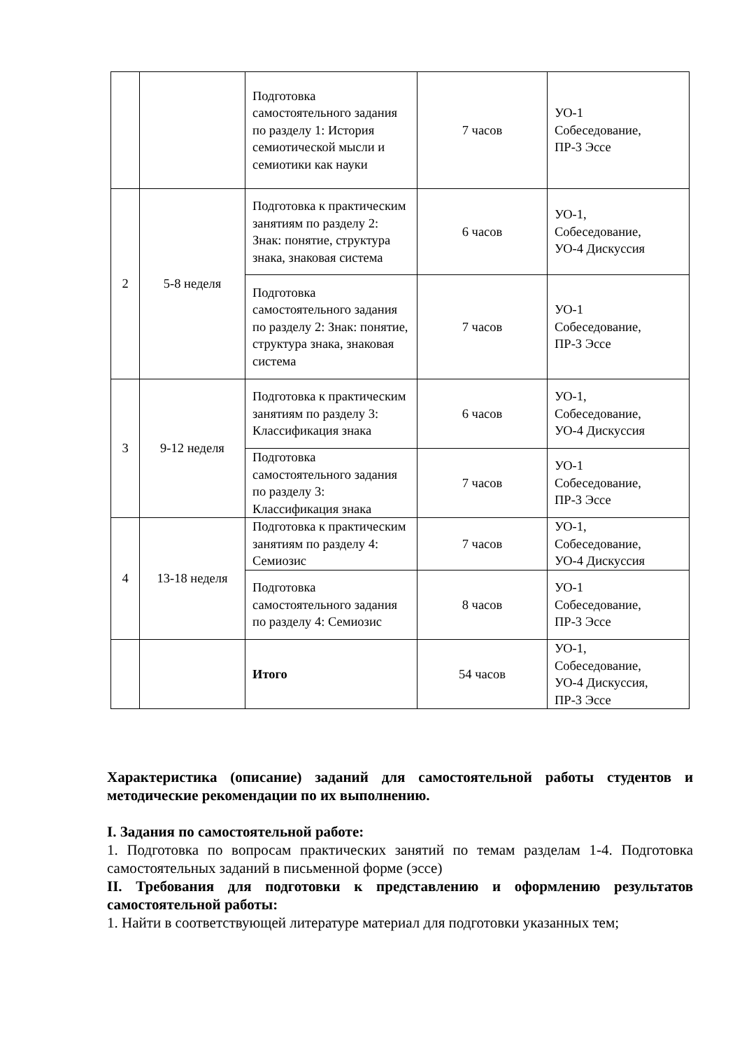| | | Подготовка самостоятельного задания по разделу 1: История семиотической мысли и семиотики как науки | 7 часов | УО-1 Собеседование, ПР-3 Эссе |
| 2 | 5-8 неделя | Подготовка к практическим занятиям по разделу 2: Знак: понятие, структура знака, знаковая система | 6 часов | УО-1, Собеседование, УО-4 Дискуссия |
| | | Подготовка самостоятельного задания по разделу 2: Знак: понятие, структура знака, знаковая система | 7 часов | УО-1 Собеседование, ПР-3 Эссе |
| 3 | 9-12 неделя | Подготовка к практическим занятиям по разделу 3: Классификация знака | 6 часов | УО-1, Собеседование, УО-4 Дискуссия |
| | | Подготовка самостоятельного задания по разделу 3: Классификация знака | 7 часов | УО-1 Собеседование, ПР-3 Эссе |
| 4 | 13-18 неделя | Подготовка к практическим занятиям по разделу 4: Семиозис | 7 часов | УО-1, Собеседование, УО-4 Дискуссия |
| | | Подготовка самостоятельного задания по разделу 4: Семиозис | 8 часов | УО-1 Собеседование, ПР-3 Эссе |
| | | Итого | 54 часов | УО-1, Собеседование, УО-4 Дискуссия, ПР-3 Эссе |
Характеристика (описание) заданий для самостоятельной работы студентов и методические рекомендации по их выполнению.
I. Задания по самостоятельной работе:
1. Подготовка по вопросам практических занятий по темам разделам 1-4. Подготовка самостоятельных заданий в письменной форме (эссе)
II. Требования для подготовки к представлению и оформлению результатов самостоятельной работы:
1. Найти в соответствующей литературе материал для подготовки указанных тем;